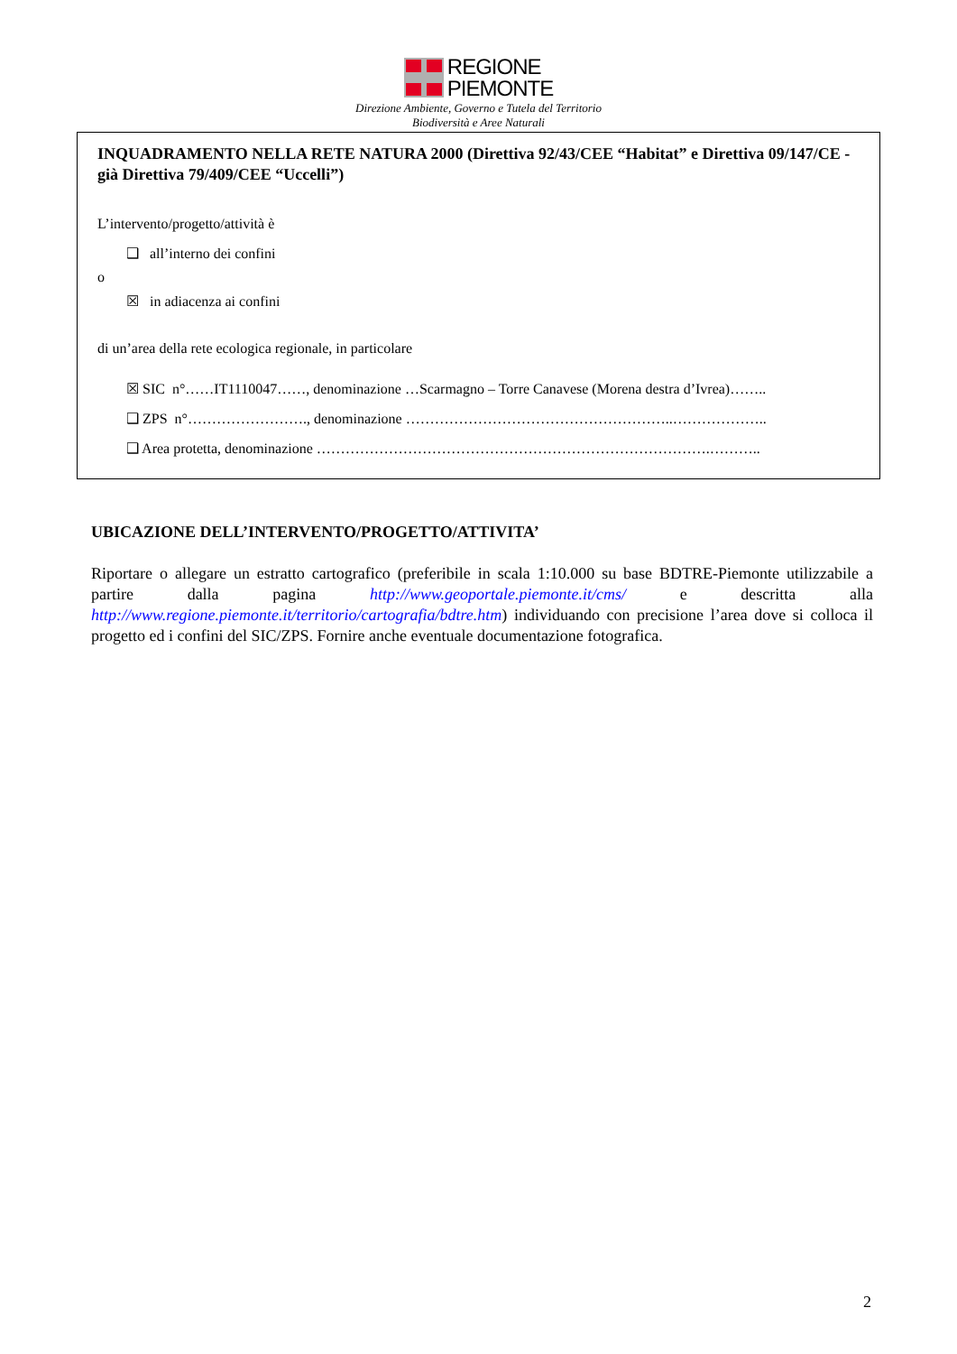REGIONE
PIEMONTE
Direzione Ambiente, Governo e Tutela del Territorio
Biodiversità e Aree Naturali
INQUADRAMENTO NELLA RETE NATURA 2000 (Direttiva 92/43/CEE “Habitat” e Direttiva 09/147/CE - già Direttiva 79/409/CEE “Uccelli”)
L’intervento/progetto/attività è
❑ all’interno dei confini
o
☒ in adiacenza ai confini
di un’area della rete ecologica regionale, in particolare
☒ SIC n°……IT1110047……, denominazione …Scarmagno – Torre Canavese (Morena destra d’Ivrea)……..
❑ ZPS n°……………………., denominazione ………………………………………………..………………..
❑ Area protetta, denominazione ……………………………………………………………………….………..
UBICAZIONE DELL’INTERVENTO/PROGETTO/ATTIVITA’
Riportare o allegare un estratto cartografico (preferibile in scala 1:10.000 su base BDTRE-Piemonte utilizzabile a partire dalla pagina http://www.geoportale.piemonte.it/cms/ e descritta alla http://www.regione.piemonte.it/territorio/cartografia/bdtre.htm) individuando con precisione l’area dove si colloca il progetto ed i confini del SIC/ZPS. Fornire anche eventuale documentazione fotografica.
2